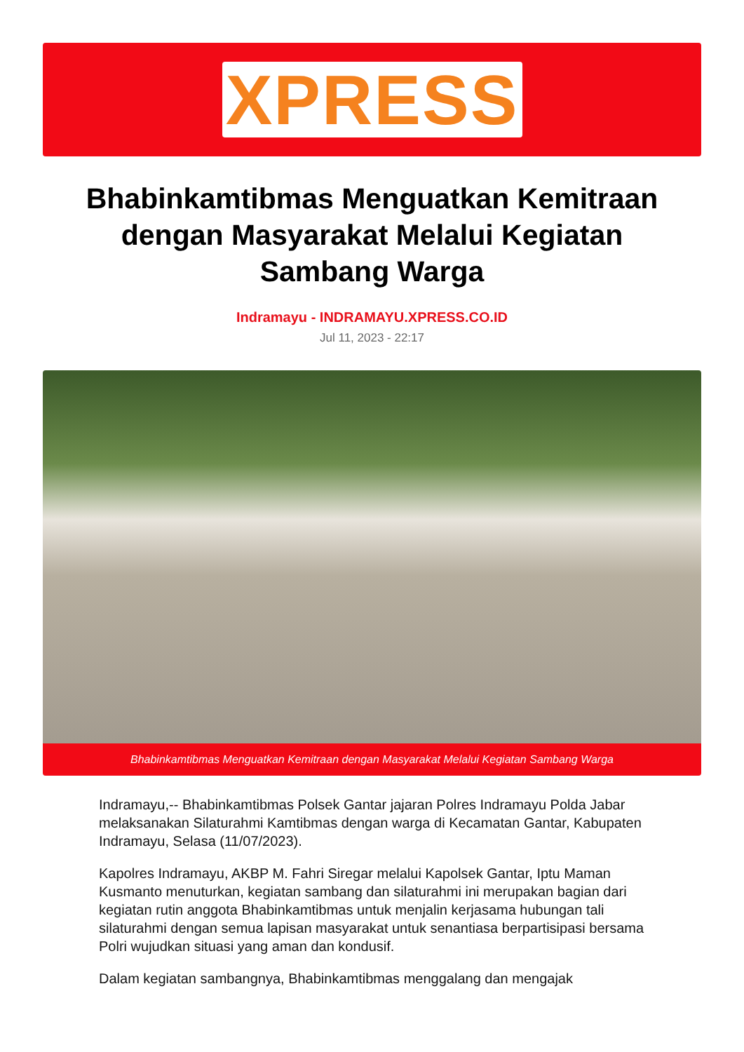XPRESS
Bhabinkamtibmas Menguatkan Kemitraan dengan Masyarakat Melalui Kegiatan Sambang Warga
Indramayu - INDRAMAYU.XPRESS.CO.ID
Jul 11, 2023 - 22:17
Bhabinkamtibmas Menguatkan Kemitraan dengan Masyarakat Melalui Kegiatan Sambang Warga
Indramayu,-- Bhabinkamtibmas Polsek Gantar jajaran Polres Indramayu Polda Jabar melaksanakan Silaturahmi Kamtibmas dengan warga di Kecamatan Gantar, Kabupaten Indramayu, Selasa (11/07/2023).
Kapolres Indramayu, AKBP M. Fahri Siregar melalui Kapolsek Gantar, Iptu Maman Kusmanto menuturkan, kegiatan sambang dan silaturahmi ini merupakan bagian dari kegiatan rutin anggota Bhabinkamtibmas untuk menjalin kerjasama hubungan tali silaturahmi dengan semua lapisan masyarakat untuk senantiasa berpartisipasi bersama Polri wujudkan situasi yang aman dan kondusif.
Dalam kegiatan sambangnya, Bhabinkamtibmas menggalang dan mengajak